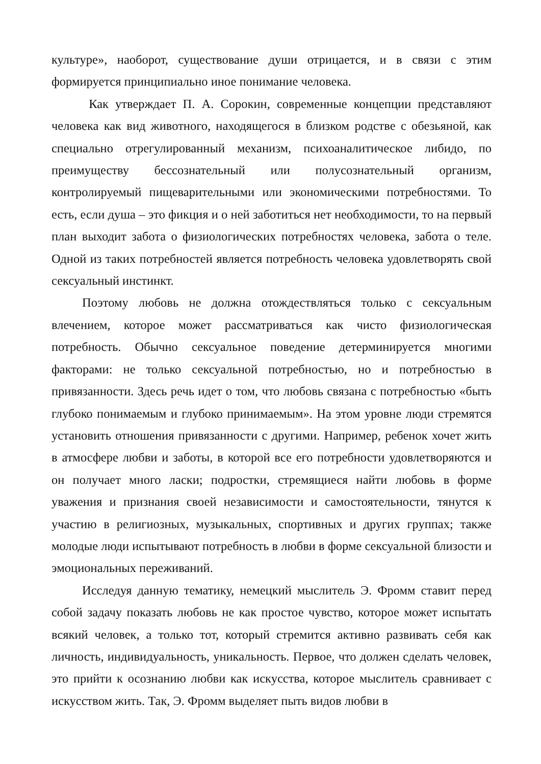культуре», наоборот, существование души отрицается, и в связи с этим формируется принципиально иное понимание человека.
Как утверждает П. А. Сорокин, современные концепции представляют человека как вид животного, находящегося в близком родстве с обезьяной, как специально отрегулированный механизм, психоаналитическое либидо, по преимуществу бессознательный или полусознательный организм, контролируемый пищеварительными или экономическими потребностями. То есть, если душа – это фикция и о ней заботиться нет необходимости, то на первый план выходит забота о физиологических потребностях человека, забота о теле. Одной из таких потребностей является потребность человека удовлетворять свой сексуальный инстинкт.
Поэтому любовь не должна отождествляться только с сексуальным влечением, которое может рассматриваться как чисто физиологическая потребность. Обычно сексуальное поведение детерминируется многими факторами: не только сексуальной потребностью, но и потребностью в привязанности. Здесь речь идет о том, что любовь связана с потребностью «быть глубоко понимаемым и глубоко принимаемым». На этом уровне люди стремятся установить отношения привязанности с другими. Например, ребенок хочет жить в атмосфере любви и заботы, в которой все его потребности удовлетворяются и он получает много ласки; подростки, стремящиеся найти любовь в форме уважения и признания своей независимости и самостоятельности, тянутся к участию в религиозных, музыкальных, спортивных и других группах; также молодые люди испытывают потребность в любви в форме сексуальной близости и эмоциональных переживаний.
Исследуя данную тематику, немецкий мыслитель Э. Фромм ставит перед собой задачу показать любовь не как простое чувство, которое может испытать всякий человек, а только тот, который стремится активно развивать себя как личность, индивидуальность, уникальность. Первое, что должен сделать человек, это прийти к осознанию любви как искусства, которое мыслитель сравнивает с искусством жить. Так, Э. Фромм выделяет пыть видов любви в